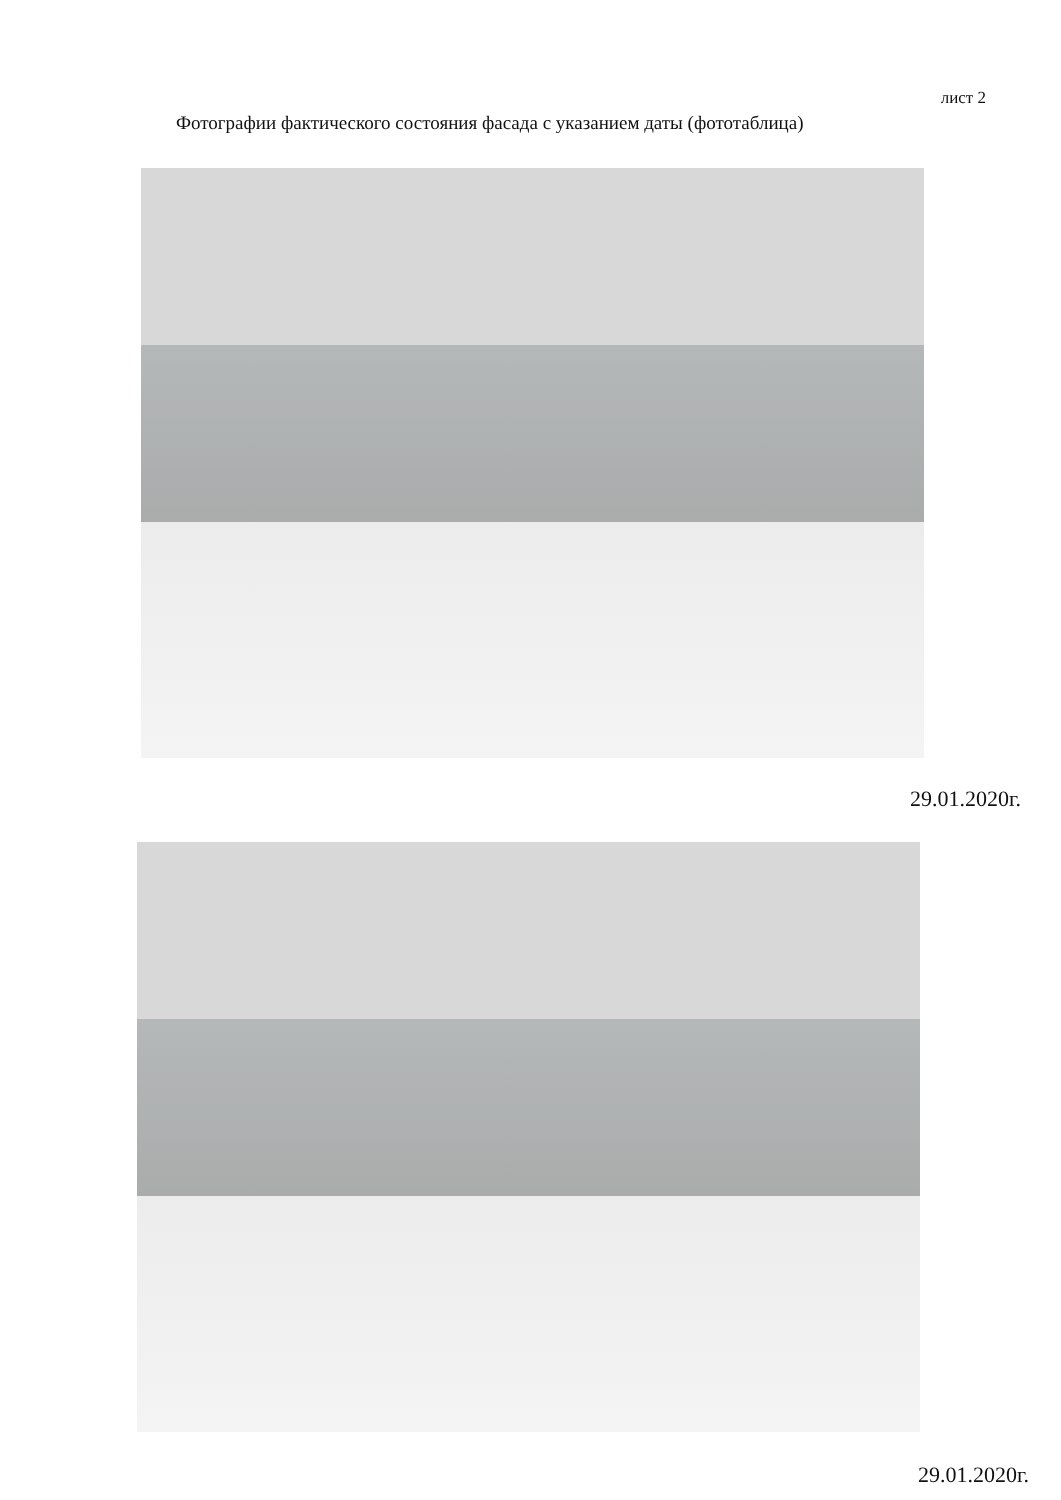лист 2
Фотографии фактического состояния фасада с указанием даты (фототаблица)
29.01.2020г.
29.01.2020г.